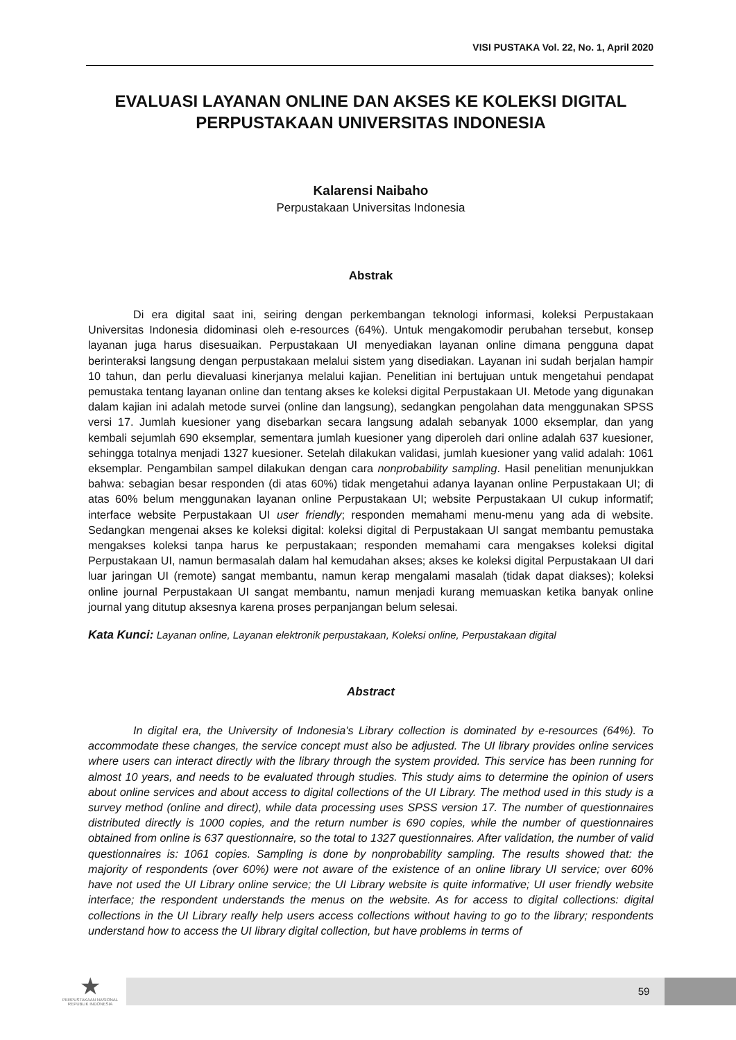VISI PUSTAKA Vol. 22, No. 1, April 2020
EVALUASI LAYANAN ONLINE DAN AKSES KE KOLEKSI DIGITAL PERPUSTAKAAN UNIVERSITAS INDONESIA
Kalarensi Naibaho
Perpustakaan Universitas Indonesia
Abstrak
Di era digital saat ini, seiring dengan perkembangan teknologi informasi, koleksi Perpustakaan Universitas Indonesia didominasi oleh e-resources (64%). Untuk mengakomodir perubahan tersebut, konsep layanan juga harus disesuaikan. Perpustakaan UI menyediakan layanan online dimana pengguna dapat berinteraksi langsung dengan perpustakaan melalui sistem yang disediakan. Layanan ini sudah berjalan hampir 10 tahun, dan perlu dievaluasi kinerjanya melalui kajian. Penelitian ini bertujuan untuk mengetahui pendapat pemustaka tentang layanan online dan tentang akses ke koleksi digital Perpustakaan UI. Metode yang digunakan dalam kajian ini adalah metode survei (online dan langsung), sedangkan pengolahan data menggunakan SPSS versi 17. Jumlah kuesioner yang disebarkan secara langsung adalah sebanyak 1000 eksemplar, dan yang kembali sejumlah 690 eksemplar, sementara jumlah kuesioner yang diperoleh dari online adalah 637 kuesioner, sehingga totalnya menjadi 1327 kuesioner. Setelah dilakukan validasi, jumlah kuesioner yang valid adalah: 1061 eksemplar. Pengambilan sampel dilakukan dengan cara nonprobability sampling. Hasil penelitian menunjukkan bahwa: sebagian besar responden (di atas 60%) tidak mengetahui adanya layanan online Perpustakaan UI; di atas 60% belum menggunakan layanan online Perpustakaan UI; website Perpustakaan UI cukup informatif; interface website Perpustakaan UI user friendly; responden memahami menu-menu yang ada di website. Sedangkan mengenai akses ke koleksi digital: koleksi digital di Perpustakaan UI sangat membantu pemustaka mengakses koleksi tanpa harus ke perpustakaan; responden memahami cara mengakses koleksi digital Perpustakaan UI, namun bermasalah dalam hal kemudahan akses; akses ke koleksi digital Perpustakaan UI dari luar jaringan UI (remote) sangat membantu, namun kerap mengalami masalah (tidak dapat diakses); koleksi online journal Perpustakaan UI sangat membantu, namun menjadi kurang memuaskan ketika banyak online journal yang ditutup aksesnya karena proses perpanjangan belum selesai.
Kata Kunci: Layanan online, Layanan elektronik perpustakaan, Koleksi online, Perpustakaan digital
Abstract
In digital era, the University of Indonesia's Library collection is dominated by e-resources (64%). To accommodate these changes, the service concept must also be adjusted. The UI library provides online services where users can interact directly with the library through the system provided. This service has been running for almost 10 years, and needs to be evaluated through studies. This study aims to determine the opinion of users about online services and about access to digital collections of the UI Library. The method used in this study is a survey method (online and direct), while data processing uses SPSS version 17. The number of questionnaires distributed directly is 1000 copies, and the return number is 690 copies, while the number of questionnaires obtained from online is 637 questionnaire, so the total to 1327 questionnaires. After validation, the number of valid questionnaires is: 1061 copies. Sampling is done by nonprobability sampling. The results showed that: the majority of respondents (over 60%) were not aware of the existence of an online library UI service; over 60% have not used the UI Library online service; the UI Library website is quite informative; UI user friendly website interface; the respondent understands the menus on the website. As for access to digital collections: digital collections in the UI Library really help users access collections without having to go to the library; respondents understand how to access the UI library digital collection, but have problems in terms of
★
PERPUSTAKAAN NASIONAL
REPUBLIK INDONESIA
59